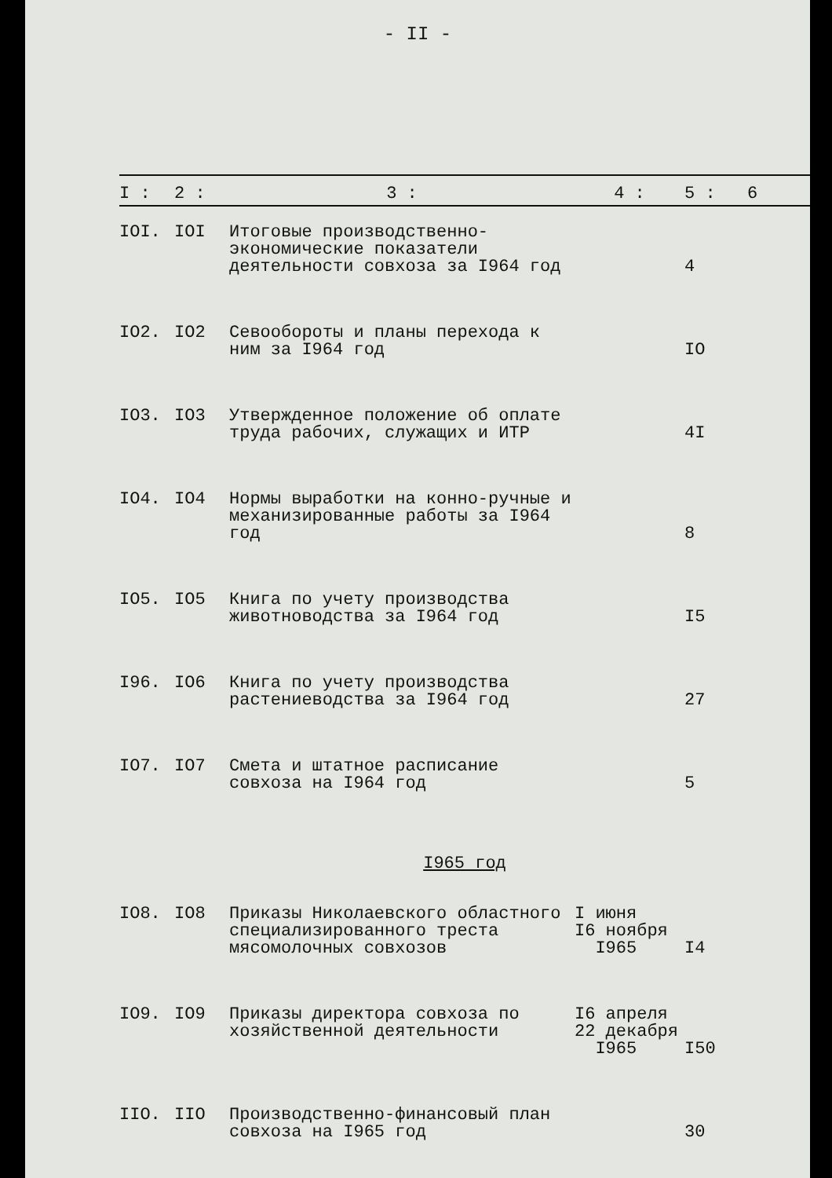- II -
| I : | 2 : | 3 : | 4 : | 5 : | 6 |
| --- | --- | --- | --- | --- | --- |
| IOI. | IOI | Итоговые производственно-экономические показатели деятельности совхоза за I964 год | | 4 | |
| IO2. | IO2 | Севообороты и планы перехода к ним за I964 год | | IO | |
| IO3. | IO3 | Утвержденное положение об оплате труда рабочих, служащих и ИТР | | 4I | |
| IO4. | IO4 | Нормы выработки на конно-ручные и механизированные работы за I964 год | | 8 | |
| IO5. | IO5 | Книга по учету производства животноводства за I964 год | | I5 | |
| I96. | IO6 | Книга по учету производства растениеводства за I964 год | | 27 | |
| IO7. | IO7 | Смета и штатное расписание совхоза на I964 год | | 5 | |
| I965 год | | | | | |
| IO8. | IO8 | Приказы Николаевского областного специализированного треста мясомолочных совхозов | I июня I6 ноября I965 | I4 | |
| IO9. | IO9 | Приказы директора совхоза по хозяйственной деятельности | I6 апреля 22 декабря I965 | I50 | |
| IIO. | IIO | Производственно-финансовый план совхоза на I965 год | | 30 | |